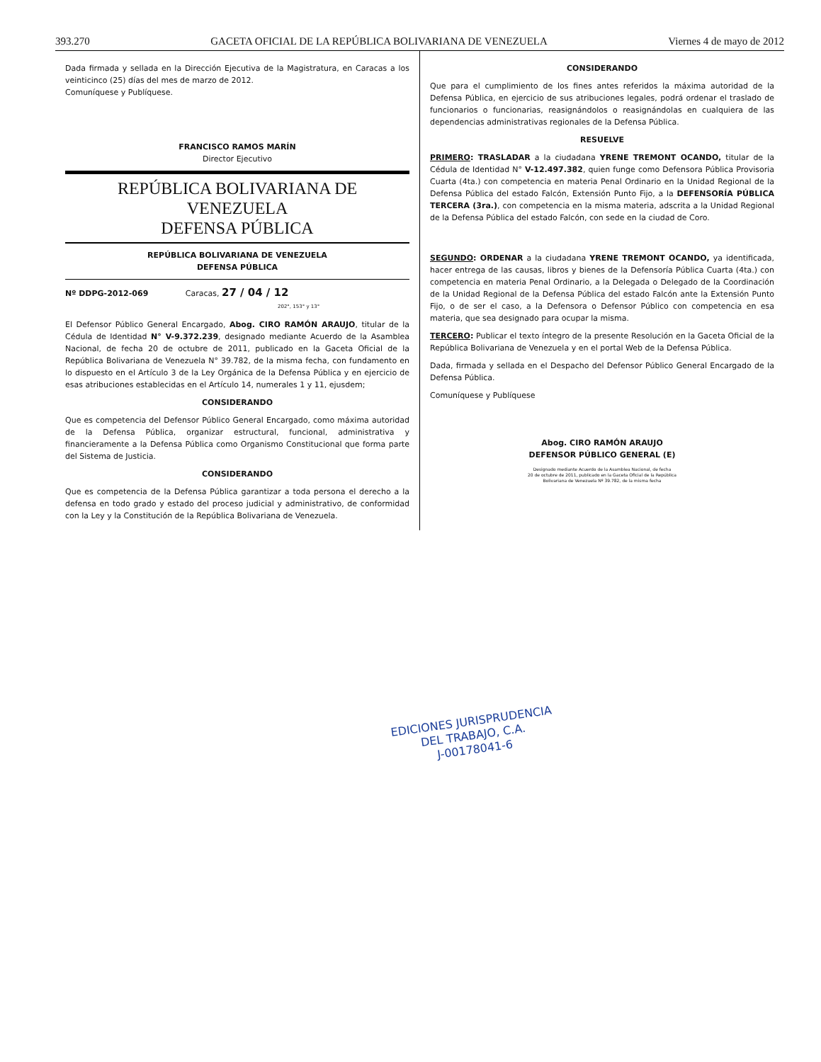393.270 GACETA OFICIAL DE LA REPÚBLICA BOLIVARIANA DE VENEZUELA Viernes 4 de mayo de 2012
Dada firmada y sellada en la Dirección Ejecutiva de la Magistratura, en Caracas a los veinticinco (25) días del mes de marzo de 2012.
Comuníquese y Publíquese.
FRANCISCO RAMOS MARÍN
Director Ejecutivo
REPÚBLICA BOLIVARIANA DE VENEZUELA
DEFENSA PÚBLICA
REPÚBLICA BOLIVARIANA DE VENEZUELA
DEFENSA PÚBLICA
Nº DDPG-2012-069 Caracas, 27 / 04 / 12
202°, 153° y 13°
El Defensor Público General Encargado, Abog. CIRO RAMÓN ARAUJO, titular de la Cédula de Identidad N° V-9.372.239, designado mediante Acuerdo de la Asamblea Nacional, de fecha 20 de octubre de 2011, publicado en la Gaceta Oficial de la República Bolivariana de Venezuela N° 39.782, de la misma fecha, con fundamento en lo dispuesto en el Artículo 3 de la Ley Orgánica de la Defensa Pública y en ejercicio de esas atribuciones establecidas en el Artículo 14, numerales 1 y 11, ejusdem;
CONSIDERANDO
Que es competencia del Defensor Público General Encargado, como máxima autoridad de la Defensa Pública, organizar estructural, funcional, administrativa y financieramente a la Defensa Pública como Organismo Constitucional que forma parte del Sistema de Justicia.
CONSIDERANDO
Que es competencia de la Defensa Pública garantizar a toda persona el derecho a la defensa en todo grado y estado del proceso judicial y administrativo, de conformidad con la Ley y la Constitución de la República Bolivariana de Venezuela.
CONSIDERANDO
Que para el cumplimiento de los fines antes referidos la máxima autoridad de la Defensa Pública, en ejercicio de sus atribuciones legales, podrá ordenar el traslado de funcionarios o funcionarias, reasignándolos o reasignándolas en cualquiera de las dependencias administrativas regionales de la Defensa Pública.
RESUELVE
PRIMERO: TRASLADAR a la ciudadana YRENE TREMONT OCANDO, titular de la Cédula de Identidad N° V-12.497.382, quien funge como Defensora Pública Provisoria Cuarta (4ta.) con competencia en materia Penal Ordinario en la Unidad Regional de la Defensa Pública del estado Falcón, Extensión Punto Fijo, a la DEFENSORÍA PÚBLICA TERCERA (3ra.), con competencia en la misma materia, adscrita a la Unidad Regional de la Defensa Pública del estado Falcón, con sede en la ciudad de Coro.
SEGUNDO: ORDENAR a la ciudadana YRENE TREMONT OCANDO, ya identificada, hacer entrega de las causas, libros y bienes de la Defensoría Pública Cuarta (4ta.) con competencia en materia Penal Ordinario, a la Delegada o Delegado de la Coordinación de la Unidad Regional de la Defensa Pública del estado Falcón ante la Extensión Punto Fijo, o de ser el caso, a la Defensora o Defensor Público con competencia en esa materia, que sea designado para ocupar la misma.
TERCERO: Publicar el texto íntegro de la presente Resolución en la Gaceta Oficial de la República Bolivariana de Venezuela y en el portal Web de la Defensa Pública.
Dada, firmada y sellada en el Despacho del Defensor Público General Encargado de la Defensa Pública.
Comuníquese y Publíquese
Abog. CIRO RAMÓN ARAUJO
DEFENSOR PÚBLICO GENERAL (E)
Designado mediante Acuerdo de la Asamblea Nacional, de fecha
20 de octubre de 2011, publicado en la Gaceta Oficial de la República
Bolivariana de Venezuela Nº 39.782, de la misma fecha
EDICIONES JURISPRUDENCIA
DEL TRABAJO, C.A.
J-00178041-6